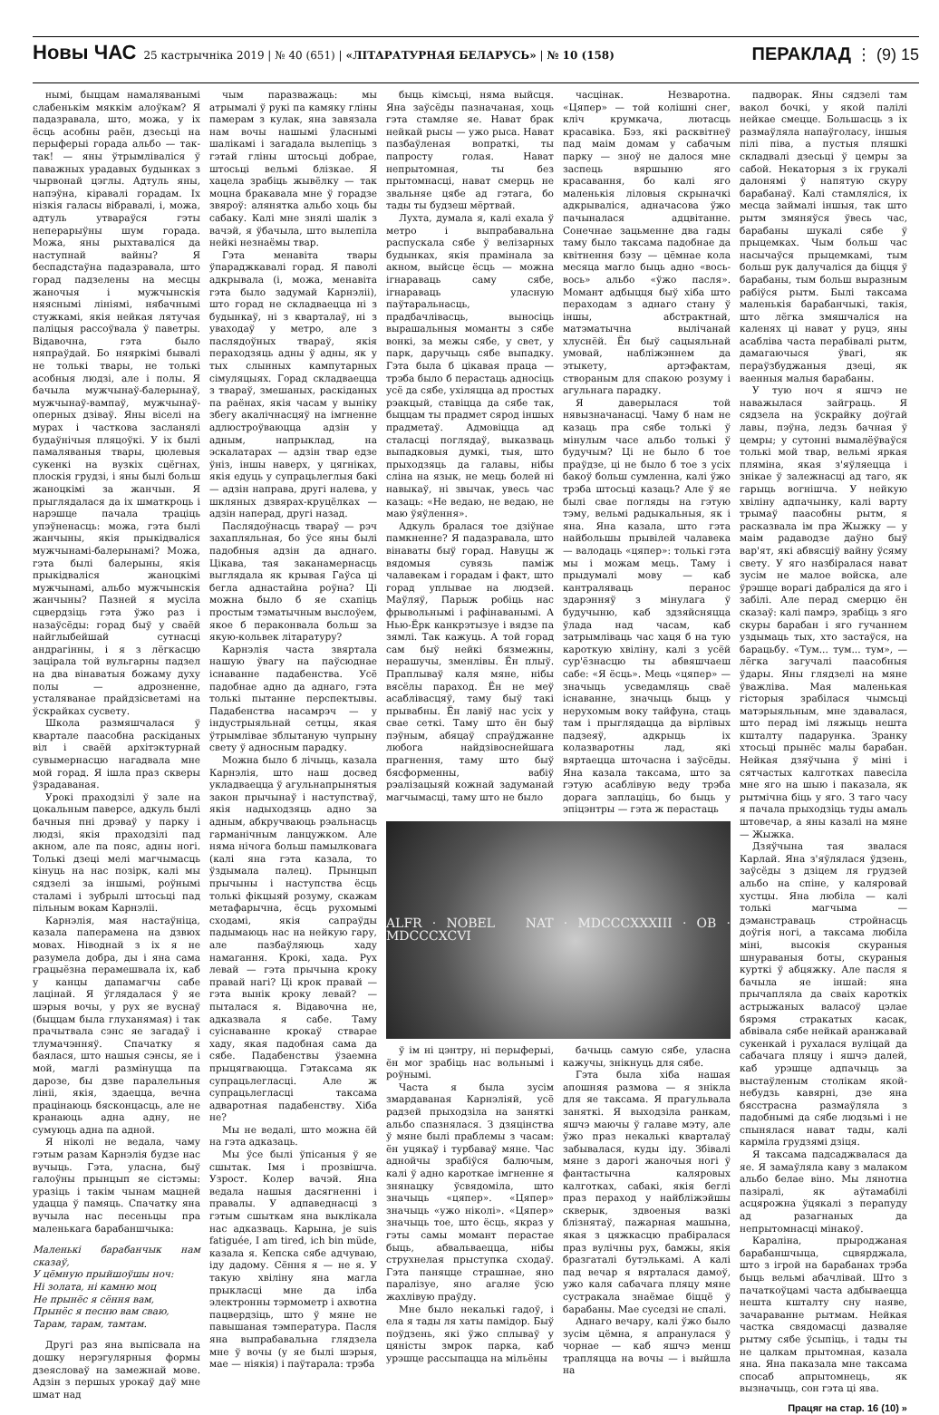Новы ЧАС 25 кастрычніка 2019 | № 40 (651) | «ЛІТАРАТУРНАЯ БЕЛАРУСЬ» | № 10 (158)
ПЕРАКЛАД ⋮ (9) 15
нымі, быццам намаляванымі слабенькім мяккім алоўкам? Я падазравала, што, можа, у іх ёсць асобны раён, дзесьці на перыферыі горада альбо — так-так! — яны ўтрымліваліся ў паважных урадавых будынках з чырвонай цэглы. Адтуль яны, напэўна, кіравалі горадам. Іх нізкія галасы вібравалі, і, можа, адтуль утвараўся гэты неперарыўны шум горада. Можа, яны рыхтаваліся да наступнай вайны? Я беспадстаўна падазравала, што горад падзелены на месцы жаночыя і мужчынскія няяснымі лініямі, нябачнымі стужкамі, якія нейкая лятучая паліцыя рассоўвала ў паветры. Відавочна, гэта было няпраўдай. Бо няяркімі бывалі не толькі твары, не толькі асобныя людзі, але і полы. Я бачыла мужчынаў-балерынаў, мужчынаў-вампаў, мужчынаў-оперных дзіваў. Яны віселі на мурах і часткова засланялі будаўнічыя пляцоўкі. У іх былі памаляваныя твары, цюлевыя сукенкі на вузкіх сцёгнах, плоскія грудзі, і яны былі больш жаноцкімі за жанчын. Я прыглядалася да іх шматкроць і нарэшце пачала траціць упэўненасць: можа, гэта былі жанчыны, якія прыкідваліся мужчынамі-балерынамі? Можа, гэта былі балерыны, якія прыкідваліся жаноцкімі мужчынамі, альбо мужчынскія жанчыны? Пазней я мусіла сцвердзіць гэта ўжо раз і назаўсёды: горад быў у сваёй найглыбейшай сутнасці андрагінны, і я з лёгкасцю зацірала той вульгарны падзел на два вінаватыя божаму духу полы — адрозненне, усталяванае прайдзісветамі на ўскрайках сусвету.
Школа размяшчалася ў квартале паасобна раскіданых віл і сваёй архітэктурнай сувымернасцю нагадвала мне мой горад. Я ішла праз скверы ўзрадаваная.
Урокі праходзілі ў зале на цокальным паверсе, адкуль былі бачныя пні дрэваў у парку і людзі, якія праходзілі пад акном, але па пояс, адны ногі. Толькі дзеці мелі магчымасць кінуць на нас позірк, калі мы сядзелі за іншымі, роўнымі сталамі і зубрылі штосьці пад пільным вокам Карнэліі.
Карнэлія, мая настаўніца, казала паперамена на дзвюх мовах. Ніводнай з іх я не разумела добра, ды і яна сама грацыёзна перамешвала іх, каб у канцы дапамагчы сабе лацінай. Я ўглядалася ў яе шэрыя вочы, у рух яе вуснаў (быццам была глуханямая) і так прачытвала сэнс яе загадаў і тлумачэнняў. Спачатку я баялася, што нашыя сэнсы, яе і мой, маглі размінуцца па дарозе, бы дзве паралельныя лініі, якія, здаецца, вечна працінаюць бясконцасць, але не кранаюць адна адну, не сумуюць адна па адной.
Я ніколі не ведала, чаму гэтым разам Карнэлія будзе нас вучыць. Гэта, уласна, быў галоўны прынцып яе сістэмы: уразіць і такім чынам мацней удацца ў памяць. Спачатку яна вучыла нас песеньцы пра маленькага барабаншчыка:
Маленькі барабанчык нам сказаў,
У цёмную прыйшоўшы ноч:
Ні золата, ні камню моц
Не прынёс я сёння вам,
Прынёс я песню вам сваю,
Тарам, тарам, тамтам.
Другі раз яна выпісвала на дошку нерэгулярныя формы дзеясловаў на замежнай мове. Адзін з першых урокаў даў мне шмат над
чым паразважаць: мы атрымалі ў рукі па камяку гліны памерам з кулак, яна завязала нам вочы нашымі ўласнымі шалікамі і загадала вылепіць з гэтай гліны штосьці добрае, штосьці вельмі блізкае. Я хацела зрабіць жывёлку — так моцна бракавала мне ў горадзе звяроў: алянятка альбо хоць бы сабаку. Калі мне знялі шалік з вачэй, я ўбачыла, што вылепіла нейкі незнаёмы твар.
Гэта менавіта твары ўпараджкавалі горад. Я паволі адкрывала (і, можа, менавіта гэта было задумай Карнэліі), што горад не складваецца ні з будынкаў, ні з кварталаў, ні з уваходаў у метро, але з паслядоўных твараў, якія пераходзяць адны ў адны, як у тых слынных кампутарных сімуляцыях. Горад складваецца з твараў, змешаных, раскіданых па раёнах, якія часам у выніку збегу акалічнасцяў на імгненне адлюстроўваюцца адзін у адным, напрыклад, на эскалатарах — адзін твар едзе ўніз, іншы наверх, у цягніках, якія едуць у супрацьлеглыя бакі — адзін направа, другі налева, у шкляных дзвярах-круцёлках — адзін наперад, другі назад.
Паслядоўнасць твараў — рэч захапляльная, бо ўсе яны былі падобныя адзін да аднаго. Цікава, тая заканамернасць выглядала як крывая Гаўса ці бегла аднастайна роўна? Ці можна было б яе схапіць простым тэматычным выслоўем, якое б пераконвала больш за якую-кольвек літаратуру?
Карнэлія часта звяртала нашую ўвагу на паўсюднае існаванне падабенства. Усё падобнае адно да аднаго, гэта толькі пытанне перспектывы. Падабенства насамрэч — у індустрыяльнай сетцы, якая ўтрымлівае зблытаную чупрыну свету ў адносным парадку.
Можна было б лічыць, казала Карнэлія, што наш досвед укладваецца ў агульнапрынятыя закон прычынаў і наступстваў, якія надыходзяць адно за адным, абкручваюць рэальнасць гарманічным ланцужком. Але няма нічога больш памылковага (калі яна гэта казала, то ўздымала палец). Прынцып прычыны і наступства ёсць толькі фікцыяй розуму, скажам метафарычна, ёсць рухомымі сходамі, якія сапраўды падымаюць нас на нейкую гару, але пазбаўляюць хаду намагання. Крокі, хада. Рух левай — гэта прычына кроку правай нагі? Ці крок правай — гэта вынік кроку левай? — пыталася я. Відавочна не, адказвала я сабе. Таму суіснаванне крокаў стварае хаду, якая падобная сама да сябе. Падабенствы ўзаемна прыцягваюцца. Гэтаксама як супрацьлегласці. Але ж супрацьлегласці таксама адваротная падабенству. Хіба не?
Мы не ведалі, што можна ёй на гэта адказаць.
Мы ўсе былі ўпісаныя ў яе сшытак. Імя і прозвішча. Узрост. Колер вачэй. Яна ведала нашыя дасягненні і правалы. У адпаведнасці з гэтым сшыткам яна выклікала нас адказваць. Карына, je suis fatiguée, I am tired, ich bin müde, казала я. Кепска сябе адчуваю, іду дадому. Сёння я — не я. У такую хвіліну яна магла прыкласці мне да ілба электронны тэрмометр і ахвотна пацвердзіць, што ў мяне не павышаная тэмпература. Пасля яна выпрабавальна глядзела мне ў вочы (у яе былі шэрыя, мае — ніякія) і паўтарала: трэба
быць кімсьці, няма выйсця. Яна заўсёды пазначаная, хоць гэта стамляе яе. Нават брак нейкай рысы — ужо рыса. Нават пазбаўленая вопраткі, ты папросту голая. Нават непрытомная, ты без прытомнасці, нават смерць не звальняе цябе ад гэтага, бо тады ты будзеш мёртвай.
Лухта, думала я, калі ехала ў метро і выпрабавальна распускала сябе ў велізарных будынках, якія прамінала за акном, выйсце ёсць — можна ігнараваць саму сябе, ігнараваць уласную паўтаральнасць, прадбачлівасць, выносіць вырашальныя моманты з сябе вонкі, за межы сябе, у свет, у парк, дaручыць сябе выпадку. Гэта была б цікавая праца — трэба было б перастаць адносіць усё да сябе, ухіляцца ад простых рэакцый, ставіцца да сябе так, быццам ты прадмет сярод іншых прадметаў. Адмовіцца ад сталасці поглядаў, выказваць выпадковыя думкі, тыя, што прыходзяць да галавы, нібы сліна на язык, не мець болей ні навыкаў, ні звычак, увесь час казаць: «Не ведаю, не ведаю, не маю ўяўлення».
Адкуль бралася тое дзіўнае памкненне? Я падазравала, што вінаваты быў горад. Навуцы ж вядомыя сувязь паміж чалавекам і горадам і факт, што горад уплывае на людзей. Маўляў, Парыж робіць нас фрывольнымі і рафінаванымі. А Нью-Ёрк канкрэтызуе і вядзе па зямлі. Так кажуць. А той горад сам быў нейкі бязмежны, нерашучы, зменлівы. Ён плыў. Праплываў каля мяне, нібы вясёлы параход. Ён не меў асаблівасцяў, таму быў такі прывабны. Ён лавіў нас усіх у свае сеткі. Таму што ён быў пэўным, абяцаў спраўджанне любога найдзівоснейшага прагнення, таму што быў бясформенны, вабіў рэалізацыяй кожнай задуманай магчымасці, таму што не было
часцінак. Незваротна. «Цяпер» — той колішні снег, кліч крумкача, лютасць красавіка. Бэз, які расквітнеў пад маім домам у сабачым парку — зноў не далося мне заспець вяршыню яго красавання, бо калі яго маленькія ліловыя скрыначкі адкрываліся, адначасова ўжо пачыналася адцвітанне. Сонечнае зацьменне два гады таму было таксама падобнае да квітнення бэзу — цёмнае кола месяца магло быць адно «вось-вось» альбо «ўжо пасля». Момант адбыцця быў хіба што пераходам з аднаго стану ў іншы, абстрактнай, матэматычна вылічанай хлуснёй. Ён быў сацыяльнай умовай, набліжэннем да этыкету, артэфактам, створаным для спакою розуму і агульнага парадку.
Я даверылася той нявызначанасці. Чаму б нам не казаць пра сябе толькі ў мінулым часе альбо толькі ў будучым? Ці не было б тое праўдзе, ці не было б тое з усіх бакоў больш сумленна, калі ўжо трэба штосьці казаць? Але ў яе былі свае погляды на гэтую тэму, вельмі радыкальныя, як і яна. Яна казала, што гэта найбольшы прывілей чалавека — валодаць «цяпер»: толькі гэта мы і можам мець. Таму і прыдумалі мову — каб кантраляваць перанос здарэнняў з мінулага ў будучыню, каб здзяйсняцца ўлада над часам, каб затрымліваць час хаця б на тую кароткую хвіліну, калі з усёй сур'ёзнасцю ты абвяшчаеш сабе: «Я ёсць». Мець «цяпер» — значыць усведамляць сваё існаванне, значыць быць у нерухомым воку тайфуна, стаць там і прыглядацца да вірлівых падзеяў, адкрыць іх колазваротны лад, які вяртаецца шточасна і заўсёды. Яна казала таксама, што за гэтую асаблівую веду трэба дорага заплаціць, бо быць у эпіцэнтры — гэта ж перастаць
ALFR · NOBEL NAT · MDCCCXXXIII · OB · MDCCCXCVI
ў ім ні цэнтру, ні перыферыі, ён мог зрабіць нас вольнымі і роўнымі.
Часта я была зусім змардаваная Карнэліяй, усё радзей прыходзіла на заняткі альбо спазнялася. З дзяцінства ў мяне былі праблемы з часам: ён уцякаў і турбаваў мяне. Час аднойчы зрабіўся балючым, калі ў адно кароткае імгненне я знянацку ўсвядоміла, што значыць «цяпер». «Цяпер» значыць «ужо ніколі». «Цяпер» значыць тое, што ёсць, якраз у гэты самы момант перастае быць, абвальваецца, нібы струхнелая прыступка сходаў. Гэта паняцце страшнае, яно паралізуе, яно агаляе ўсю жахлівую праўду.
Мне было некалькі гадоў, і ела я тады ля хаты памідор. Быў поўдзень, які ўжо сплываў у цяністы змрок парка, каб урэшце рассыпацца на мільёны
бачыць самую сябе, уласна кажучы, знікнуць для сябе.
Гэта была хіба нашая апошняя размова — я знікла для яе таксама. Я прагульвала заняткі. Я выходзіла ранкам, яшчэ маючы ў галаве мэту, але ўжо праз некалькі кварталаў забывалася, куды іду. Збівалі мяне з дарогі жаночыя ногі ў фантастычна каляровых калготках, сабакі, якія беглі праз пераход у найбліжэйшы скверык, здвоеныя вазкі блізнятаў, пажарная машына, якая з цяжкасцю прабіралася праз вулічны рух, бамжы, якія бразгаталі бутэлькамі. А калі пад вечар я вярталася дамоў, ужо каля сабачага пляцу мяне сустракала знаёмае біццё ў барабаны. Мае суседзі не спалі.
Аднаго вечару, калі ўжо было зусім цёмна, я апранулася ў чорнае — каб яшчэ менш трапляцца на вочы — і выйшла на
падворак. Яны сядзелі там вакол бочкі, у якой палілі нейкае смецце. Большасць з іх размаўляла напаўголасу, іншыя пілі піва, а пустыя пляшкі складвалі дзесьці ў цемры за сабой. Некаторыя з іх грукалі далонямі ў напятую скуру барабанаў. Калі стамляліся, іх месца займалі іншыя, так што рытм змяняўся ўвесь час, барабаны шукалі сябе ў прыцемках. Чым больш час насычаўся прыцемкамі, тым больш рук далучаліся да біцця ў барабаны, тым больш выразным рабіўся рытм. Былі таксама маленькія барабанчыкі, такія, што лёгка змяшчаліся на каленях ці нават у руцэ, яны асабліва часта перабівалі рытм, дамагаючыся ўвагі, як пераўзбуджаныя дзеці, як ваенныя малыя барабаны.
У тую ноч я яшчэ не наважылася зайграць. Я сядзела на ўскрайку доўгай лавы, пэўна, ледзь бачная ў цемры; у сутонні вымалёўваўся толькі мой твар, вельмі яркая пляміна, якая з'яўляецца і знікае ў залежнасці ад таго, як гарыць вогнішча. У нейкую хвіліну адпачынку, калі варту трымаў паасобны рытм, я расказвала ім пра Жыжку — у маім радаводзе даўно быў вар'ят, які абвясціў вайну ўсяму свету. У яго назбіралася нават зусім не малое войска, але ўрэшце ворагі дабраліся да яго і забілі. Але перад смерцю ён сказаў: калі памрэ, зрабіць з яго скуры барабан і яго гучаннем уздымаць тых, хто застаўся, на барацьбу. «Тум... тум... тум», — лёгка загучалі паасобныя ўдары. Яны глядзелі на мяне ўважліва. Мая маленькая гісторыя зрабілася чымсьці матэрыяльным, мне здавалася, што перад імі ляжыць нешта кшталту падарунка. Зранку хтосьці прынёс малы барабан. Нейкая дзяўчына ў міні і сятчастых калготках павесіла мне яго на шыю і паказала, як рытмічна біць у яго. З таго часу я пачала прыходзіць туды амаль штовечар, а яны казалі на мяне — Жыжка.
Дзяўчына тая звалася Карлай. Яна з'яўлялася ўдзень, заўсёды з дзіцем ля грудзей альбо на спіне, у каляровай хустцы. Яна любіла — калі толькі магчыма — дэманстраваць стройнасць доўгія ногі, а таксама любіла міні, высокія скураныя шнураваныя боты, скураныя курткі ў абцяжку. Але пасля я бачыла яе іншай: яна прычапляла да сваіх кароткіх астрыжаных валасоў цэлае бярэмя стракатых касак, абвівала сябе нейкай аранжавай сукенкай і рухалася вуліцай да сабачага пляцу і яшчэ далей, каб урэшце адпачыць за выстаўленым столікам якой-небудзь кавярні, дзе яна бясстрасна размаўляла з падобнымі да сябе людзьмі і не спынялася нават тады, калі карміла грудзямі дзіця.
Я таксама падсаджвалася да яе. Я замаўляла каву з малаком альбо белае віно. Мы лянотна пазіралі, як аўтамабілі асцярожна ўцякалі з перапуду ад разагнаных да непрытомнасці мінакоў.
Караліна, прыроджаная барабаншчыца, сцвярджала, што з ігрой на барабанах трэба быць вельмі абачлівай. Што з пачаткоўцамі часта адбываецца нешта кшталту сну наяве, зачараванне рытмам. Нейкая частка свядомасці дазваляе рытму сябе ўсыпіць, і тады ты не цалкам прытомная, казала яна. Яна паказала мне таксама спосаб апрытомнець, як вызначыць, сон гэта ці ява.
Працяг на стар. 16 (10) »